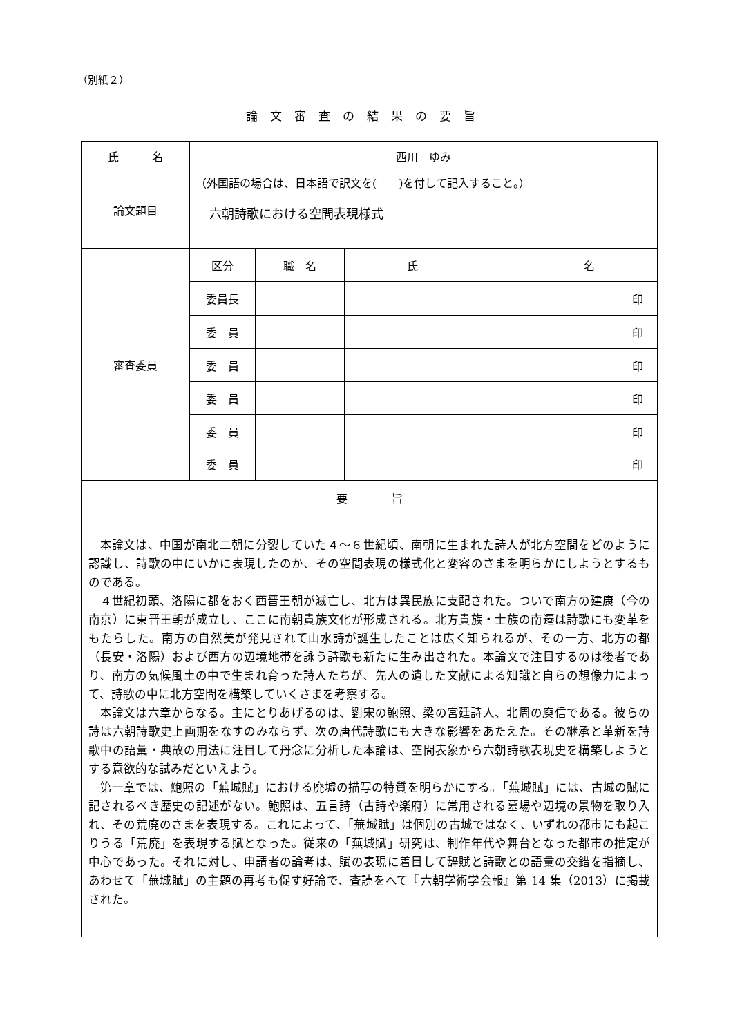（別紙２）
論文審査の結果の要旨
| 氏 名 | 西川 ゆみ | | |
| 論文題目 | （外国語の場合は、日本語で訳文を( )を付して記入すること。） 六朝詩歌における空間表現様式 | | |
| 審査委員 | 区分 | 職 名 | 氏 名 |
| | 委員長 | | 印 |
| | 委 員 | | 印 |
| | 委 員 | | 印 |
| | 委 員 | | 印 |
| | 委 員 | | 印 |
| | 委 員 | | 印 |
| 要 旨 | | | |
| 本論文は、中国が南北二朝に分裂していた４～６世紀頃、南朝に生まれた詩人が北方空間をどのように認識し、詩歌の中にいかに表現したのか、その空間表現の様式化と変容のさまを明らかにしようとするものである。 ４世紀初頭、洛陽に都をおく西晋王朝が滅亡し、北方は異民族に支配された。ついで南方の建康（今の南京）に東晋王朝が成立し、ここに南朝貴族文化が形成される。北方貴族・士族の南遷は詩歌にも変革をもたらした。南方の自然美が発見されて山水詩が誕生したことは広く知られるが、その一方、北方の都（長安・洛陽）および西方の辺境地帯を詠う詩歌も新たに生み出された。本論文で注目するのは後者であり、南方の気候風土の中で生まれ育った詩人たちが、先人の遺した文献による知識と自らの想像力によって、詩歌の中に北方空間を構築していくさまを考察する。 本論文は六章からなる。主にとりあげるのは、劉宋の鮑照、梁の宮廷詩人、北周の庾信である。彼らの詩は六朝詩歌史上画期をなすのみならず、次の唐代詩歌にも大きな影響をあたえた。その継承と革新を詩歌中の語彙・典故の用法に注目して丹念に分析した本論は、空間表象から六朝詩歌表現史を構築しようとする意欲的な試みだといえよう。 第一章では、鮑照の「蕪城賦」における廃墟の描写の特質を明らかにする。「蕪城賦」には、古城の賦に記されるべき歴史の記述がない。鮑照は、五言詩（古詩や楽府）に常用される墓場や辺境の景物を取り入れ、その荒廃のさまを表現する。これによって、「蕪城賦」は個別の古城ではなく、いずれの都市にも起こりうる「荒廃」を表現する賦となった。従来の「蕪城賦」研究は、制作年代や舞台となった都市の推定が中心であった。それに対し、申請者の論考は、賦の表現に着目して辞賦と詩歌との語彙の交錯を指摘し、あわせて「蕪城賦」の主題の再考も促す好論で、査読をへて『六朝学術学会報』第 14 集（2013）に掲載された。 | | | |